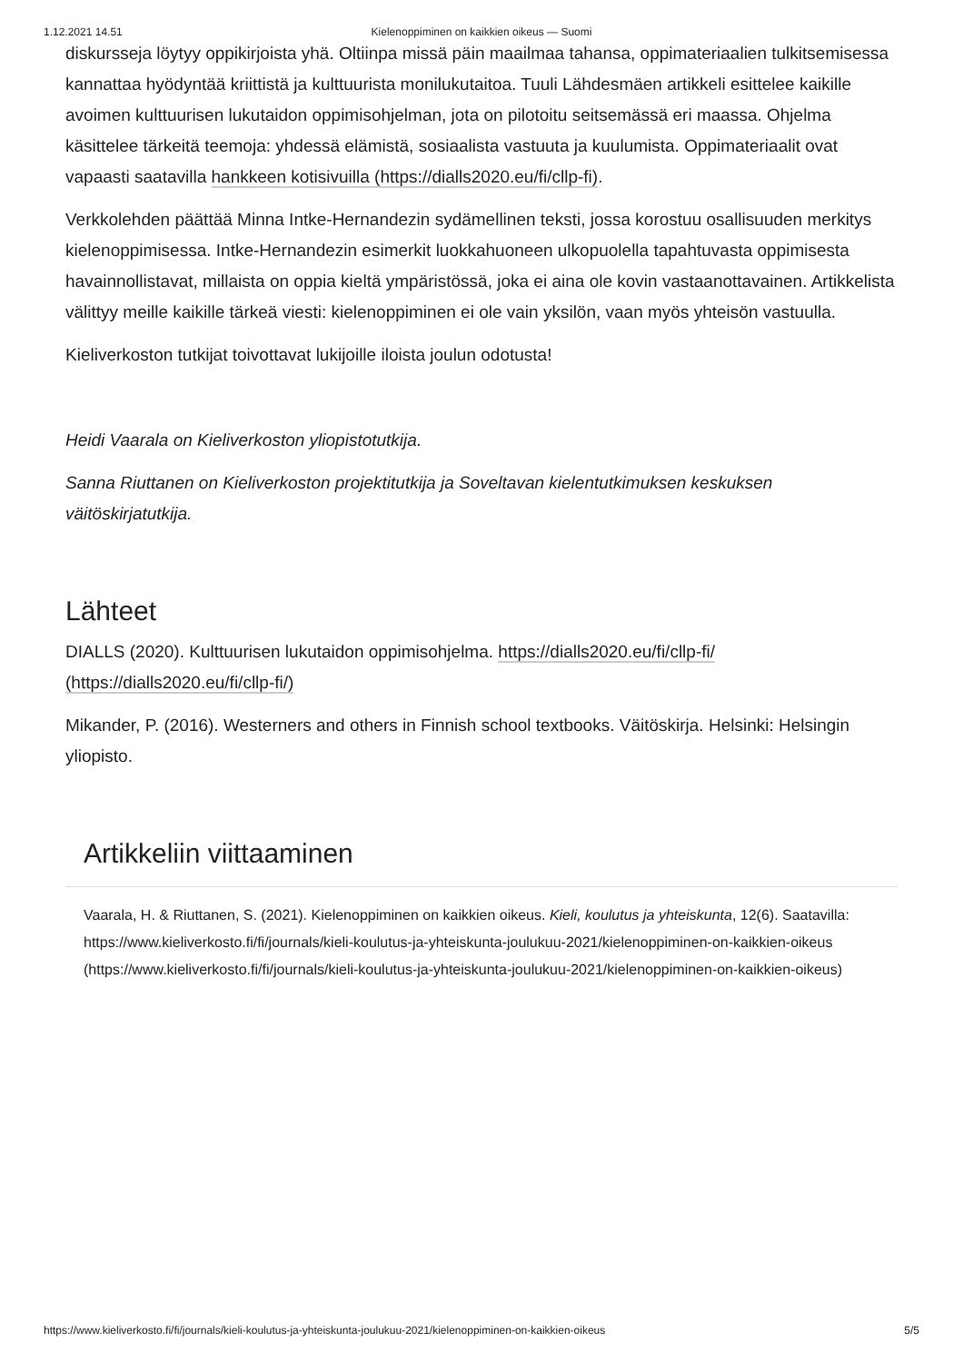1.12.2021 14.51 Kielenoppiminen on kaikkien oikeus — Suomi
diskursseja löytyy oppikirjoista yhä. Oltiinpa missä päin maailmaa tahansa, oppimateriaalien tulkitsemisessa kannattaa hyödyntää kriittistä ja kulttuurista monilukutaitoa. Tuuli Lähdesmäen artikkeli esittelee kaikille avoimen kulttuurisen lukutaidon oppimisohjelman, jota on pilotoitu seitsemässä eri maassa. Ohjelma käsittelee tärkeitä teemoja: yhdessä elämistä, sosiaalista vastuuta ja kuulumista. Oppimateriaalit ovat vapaasti saatavilla hankkeen kotisivuilla (https://dialls2020.eu/fi/cllp-fi).
Verkkolehden päättää Minna Intke-Hernandezin sydämellinen teksti, jossa korostuu osallisuuden merkitys kielenoppimisessa. Intke-Hernandezin esimerkit luokkahuoneen ulkopuolella tapahtuvasta oppimisesta havainnollistavat, millaista on oppia kieltä ympäristössä, joka ei aina ole kovin vastaanottavainen. Artikkelista välittyy meille kaikille tärkeä viesti: kielenoppiminen ei ole vain yksilön, vaan myös yhteisön vastuulla.
Kieliverkoston tutkijat toivottavat lukijoille iloista joulun odotusta!
Heidi Vaarala on Kieliverkoston yliopistotutkija.
Sanna Riuttanen on Kieliverkoston projektitutkija ja Soveltavan kielentutkimuksen keskuksen väitöskirjatutkija.
Lähteet
DIALLS (2020). Kulttuurisen lukutaidon oppimisohjelma. https://dialls2020.eu/fi/cllp-fi/ (https://dialls2020.eu/fi/cllp-fi/)
Mikander, P. (2016). Westerners and others in Finnish school textbooks. Väitöskirja. Helsinki: Helsingin yliopisto.
Artikkeliin viittaaminen
Vaarala, H. & Riuttanen, S. (2021). Kielenoppiminen on kaikkien oikeus. Kieli, koulutus ja yhteiskunta, 12(6). Saatavilla: https://www.kieliverkosto.fi/fi/journals/kieli-koulutus-ja-yhteiskunta-joulukuu-2021/kielenoppiminen-on-kaikkien-oikeus (https://www.kieliverkosto.fi/fi/journals/kieli-koulutus-ja-yhteiskunta-joulukuu-2021/kielenoppiminen-on-kaikkien-oikeus)
https://www.kieliverkosto.fi/fi/journals/kieli-koulutus-ja-yhteiskunta-joulukuu-2021/kielenoppiminen-on-kaikkien-oikeus 5/5